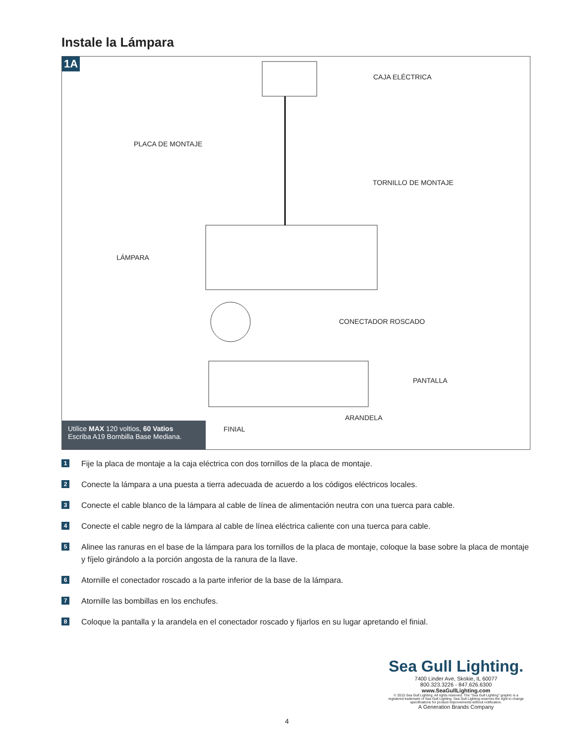Instale la Lámpara
1A
CAJA ELÉCTRICA
PLACA DE MONTAJE
TORNILLO DE MONTAJE
LÁMPARA
CONECTADOR ROSCADO
PANTALLA
ARANDELA
FINIAL
Utilice MAX 120 voltios, 60 Vatios
Escriba A19 Bombilla Base Mediana.
1 Fije la placa de montaje a la caja eléctrica con dos tornillos de la placa de montaje.
2 Conecte la lámpara a una puesta a tierra adecuada de acuerdo a los códigos eléctricos locales.
3 Conecte el cable blanco de la lámpara al cable de línea de alimentación neutra con una tuerca para cable.
4 Conecte el cable negro de la lámpara al cable de línea eléctrica caliente con una tuerca para cable.
5 Alinee las ranuras en el base de la lámpara para los tornillos de la placa de montaje, coloque la base sobre la placa de montaje y fíjelo girándolo a la porción angosta de la ranura de la llave.
6 Atornille el conectador roscado a la parte inferior de la base de la lámpara.
7 Atornille las bombillas en los enchufes.
8 Coloque la pantalla y la arandela en el conectador roscado y fijarlos en su lugar apretando el finial.
Sea Gull Lighting.
7400 Linder Ave, Skokie, IL 60077
800.323.3226 - 847.626.6300
www.SeaGullLighting.com
© 2015 Sea Gull Lighting. All rights reserved. The "Sea Gull Lighting" graphic is a registered trademark of Sea Gull Lighting. Sea Gull Lighting reserves the right to change specifications for product improvements without notification.
A Generation Brands Company
4